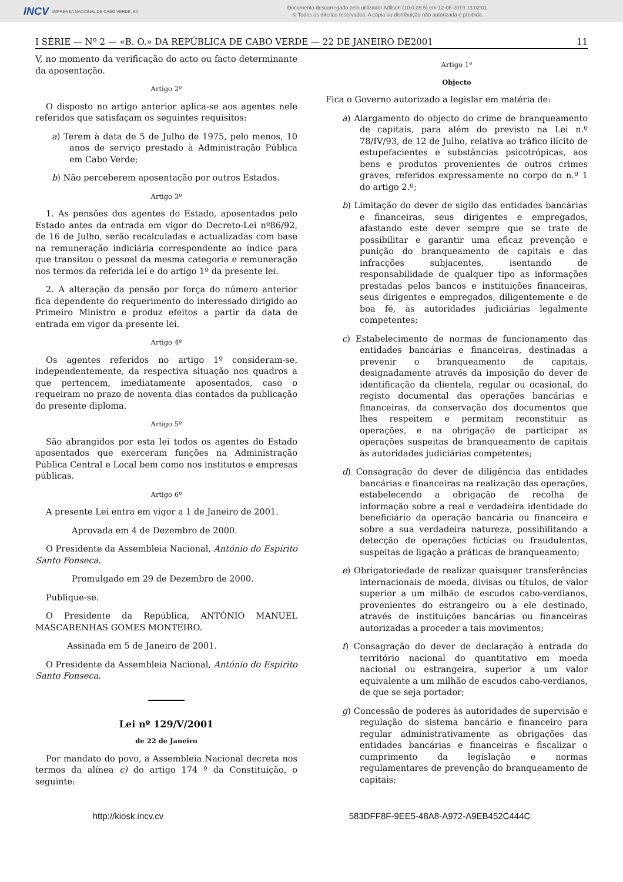INCV IMPRENSA NACIONAL DE CABO VERDE, SA
Documento descarregado pelo utilizador Adilson (10.0.28.5) em 12-08-2019 13:02:01.
© Todos os direitos reservados. A cópia ou distribuição não autorizada é proibida.
I SÉRIE — Nº 2 — «B. O.» DA REPÚBLICA DE CABO VERDE — 22 DE JANEIRO DE2001 11
V, no momento da verificação do acto ou facto determinante da aposentação.
Artigo 2º
O disposto no artigo anterior aplica-se aos agentes nele referidos que satisfaçam os seguintes requisitos:
a) Terem à data de 5 de Julho de 1975, pelo menos, 10 anos de serviço prestado à Administração Pública em Cabo Verde;
b) Não perceberem aposentação por outros Estados.
Artigo 3º
1. As pensões dos agentes do Estado, aposentados pelo Estado antes da entrada em vigor do Decreto-Lei nº86/92, de 16 de Julho, serão recalculadas e actualizadas com base na remuneração indiciária correspondente ao índice para que transitou o pessoal da mesma categoria e remuneração nos termos da referida lei e do artigo 1º da presente lei.
2. A alteração da pensão por força do número anterior fica dependente do requerimento do interessado dirigido ao Primeiro Ministro e produz efeitos a partir da data de entrada em vigor da presente lei.
Artigo 4º
Os agentes referidos no artigo 1º consideram-se, independentemente, da respectiva situação nos quadros a que pertencem, imediatamente aposentados, caso o requeiram no prazo de noventa dias contados da publicação do presente diploma.
Artigo 5º
São abrangidos por esta lei todos os agentes do Estado aposentados que exerceram funções na Administração Pública Central e Local bem como nos institutos e empresas públicas.
Artigo 6º
A presente Lei entra em vigor a 1 de Janeiro de 2001.
Aprovada em 4 de Dezembro de 2000.
O Presidente da Assembleia Nacional, António do Espírito Santo Fonseca.
Promulgado em 29 de Dezembro de 2000.
Publique-se.
O Presidente da República, ANTÓNIO MANUEL MASCARENHAS GOMES MONTEIRO.
Assinada em 5 de Janeiro de 2001.
O Presidente da Assembleia Nacional, António do Espirito Santo Fonseca.
Lei nº 129/V/2001
de 22 de Janeiro
Por mandato do povo, a Assembleia Nacional decreta nos termos da alínea c) do artigo 174 º da Constituição, o seguinte:
Artigo 1º
Objecto
Fica o Governo autorizado a legislar em matéria de:
a) Alargamento do objecto do crime de branqueamento de capitais, para além do previsto na Lei n.º 78/IV/93, de 12 de Julho, relativa ao tráfico ilícito de estupefacientes e substâncias psicotrópicas, aos bens e produtos provenientes de outros crimes graves, referidos expressamente no corpo do n.º 1 do artigo 2.º;
b) Limitação do dever de sigilo das entidades bancárias e financeiras, seus dirigentes e empregados, afastando este dever sempre que se trate de possibilitar e garantir uma eficaz prevenção e punição do branqueamento de capitais e das infracções subjacentes, isentando de responsabilidade de qualquer tipo as informações prestadas pelos bancos e instituições financeiras, seus dirigentes e empregados, diligentemente e de boa fé, às autoridades judiciárias legalmente competentes;
c) Estabelecimento de normas de funcionamento das entidades bancárias e financeiras, destinadas a prevenir o branqueamento de capitais, designadamente através da imposição do dever de identificação da clientela, regular ou ocasional, do registo documental das operações bancárias e financeiras, da conservação dos documentos que lhes respeitem e permitam reconstituir as operações, e na obrigação de participar as operações suspeitas de branqueamento de capitais às autoridades judiciárias competentes;
d) Consagração do dever de diligência das entidades bancárias e financeiras na realização das operações, estabelecendo a obrigação de recolha de informação sobre a real e verdadeira identidade do beneficiário da operação bancária ou financeira e sobre a sua verdadeira natureza, possibilitando a detecção de operações fictícias ou fraudulentas, suspeitas de ligação a práticas de branqueamento;
e) Obrigatoriedade de realizar quaisquer transferências internacionais de moeda, divisas ou títulos, de valor superior a um milhão de escudos cabo-verdianos, provenientes do estrangeiro ou a ele destinado, através de instituições bancárias ou financeiras autorizadas a proceder a tais movimentos;
f) Consagração do dever de declaração à entrada do território nacional do quantitativo em moeda nacional ou estrangeira, superior a um valor equivalente a um milhão de escudos cabo-verdianos, de que se seja portador;
g) Concessão de poderes às autoridades de supervisão e regulação do sistema bancário e financeiro para regular administrativamente as obrigações das entidades bancárias e financeiras e fiscalizar o cumprimento da legislação e normas regulamentares de prevenção do branqueamento de capitais;
http://kiosk.incv.cv 583DFF8F-9EE5-48A8-A972-A9EB452C444C